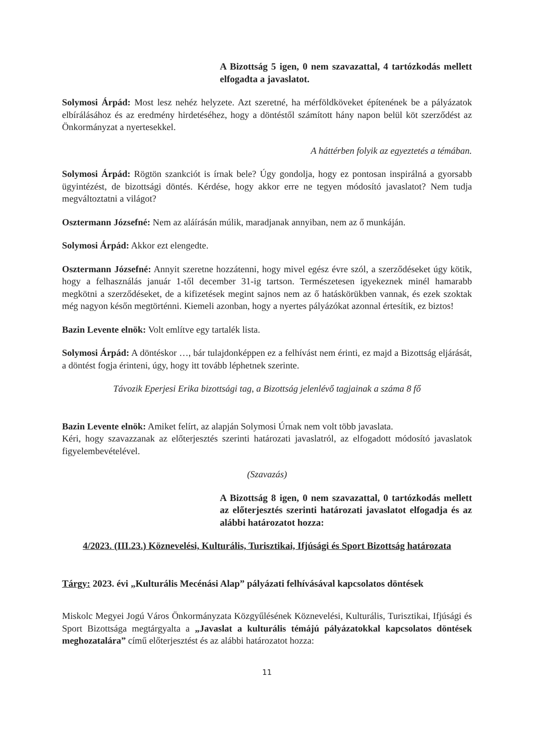A Bizottság 5 igen, 0 nem szavazattal, 4 tartózkodás mellett elfogadta a javaslatot.
Solymosi Árpád: Most lesz nehéz helyzete. Azt szeretné, ha mérföldköveket építenének be a pályázatok elbírálásához és az eredmény hirdetéséhez, hogy a döntéstől számított hány napon belül köt szerződést az Önkormányzat a nyertesekkel.
A háttérben folyik az egyeztetés a témában.
Solymosi Árpád: Rögtön szankciót is írnak bele? Úgy gondolja, hogy ez pontosan inspirálná a gyorsabb ügyintézést, de bizottsági döntés. Kérdése, hogy akkor erre ne tegyen módosító javaslatot? Nem tudja megváltoztatni a világot?
Osztermann Józsefné: Nem az aláírásán múlik, maradjanak annyiban, nem az ő munkáján.
Solymosi Árpád: Akkor ezt elengedte.
Osztermann Józsefné: Annyit szeretne hozzátenni, hogy mivel egész évre szól, a szerződéseket úgy kötik, hogy a felhasználás január 1-től december 31-ig tartson. Természetesen igyekeznek minél hamarabb megkötni a szerződéseket, de a kifizetések megint sajnos nem az ő hatáskörükben vannak, és ezek szoktak még nagyon későn megtörténni. Kiemeli azonban, hogy a nyertes pályázókat azonnal értesítik, ez biztos!
Bazin Levente elnök: Volt említve egy tartalék lista.
Solymosi Árpád: A döntéskor …, bár tulajdonképpen ez a felhívást nem érinti, ez majd a Bizottság eljárását, a döntést fogja érinteni, úgy, hogy itt tovább léphetnek szerinte.
Távozik Eperjesi Erika bizottsági tag, a Bizottság jelenlévő tagjainak a száma 8 fő
Bazin Levente elnök: Amiket felírt, az alapján Solymosi Úrnak nem volt több javaslata.
Kéri, hogy szavazzanak az előterjesztés szerinti határozati javaslatról, az elfogadott módosító javaslatok figyelembevételével.
(Szavazás)
A Bizottság 8 igen, 0 nem szavazattal, 0 tartózkodás mellett az előterjesztés szerinti határozati javaslatot elfogadja és az alábbi határozatot hozza:
4/2023. (III.23.) Köznevelési, Kulturális, Turisztikai, Ifjúsági és Sport Bizottság határozata
Tárgy: 2023. évi „Kulturális Mecénási Alap” pályázati felhívásával kapcsolatos döntések
Miskolc Megyei Jogú Város Önkormányzata Közgyűlésének Köznevelési, Kulturális, Turisztikai, Ifjúsági és Sport Bizottsága megtárgyalta a „Javaslat a kulturális témájú pályázatokkal kapcsolatos döntések meghozatalára” című előterjesztést és az alábbi határozatot hozza:
11